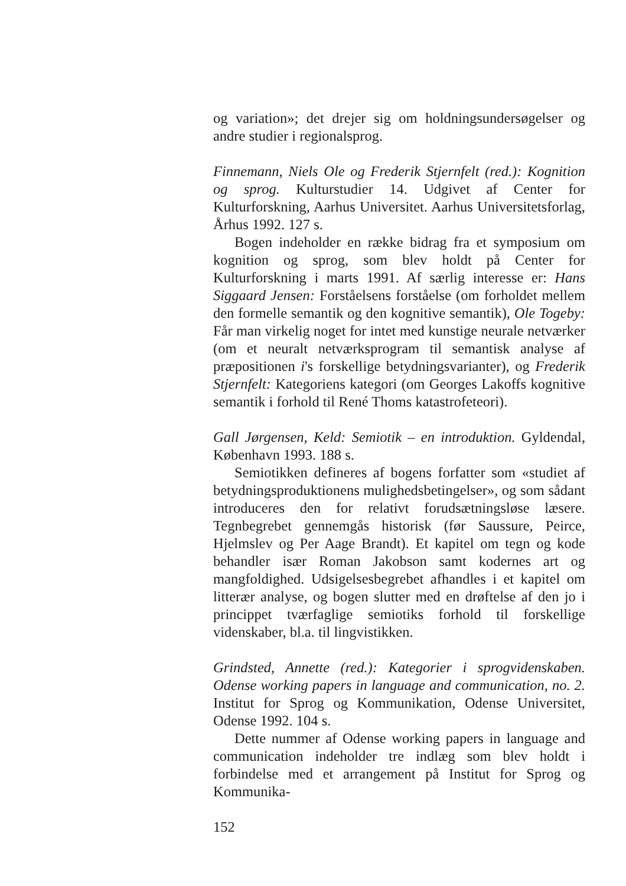og variation»; det drejer sig om holdningsundersøgelser og andre studier i regionalsprog.
Finnemann, Niels Ole og Frederik Stjernfelt (red.): Kognition og sprog. Kulturstudier 14. Udgivet af Center for Kulturforskning, Aarhus Universitet. Aarhus Universitetsforlag, Århus 1992. 127 s.
Bogen indeholder en række bidrag fra et symposium om kognition og sprog, som blev holdt på Center for Kulturforskning i marts 1991. Af særlig interesse er: Hans Siggaard Jensen: Forståelsens forståelse (om forholdet mellem den formelle semantik og den kognitive semantik), Ole Togeby: Får man virkelig noget for intet med kunstige neurale netværker (om et neuralt netværksprogram til semantisk analyse af præpositionen i's forskellige betydningsvarianter), og Frederik Stjernfelt: Kategoriens kategori (om Georges Lakoffs kognitive semantik i forhold til René Thoms katastrofeteori).
Gall Jørgensen, Keld: Semiotik – en introduktion. Gyldendal, København 1993. 188 s.
Semiotikken defineres af bogens forfatter som «studiet af betydningsproduktionens mulighedsbetingelser», og som sådant introduceres den for relativt forudsætningsløse læsere. Tegnbegrebet gennemgås historisk (før Saussure, Peirce, Hjelmslev og Per Aage Brandt). Et kapitel om tegn og kode behandler især Roman Jakobson samt kodernes art og mangfoldighed. Udsigelsesbegrebet afhandles i et kapitel om litterær analyse, og bogen slutter med en drøftelse af den jo i princippet tværfaglige semiotiks forhold til forskellige videnskaber, bl.a. til lingvistikken.
Grindsted, Annette (red.): Kategorier i sprogvidenskaben. Odense working papers in language and communication, no. 2. Institut for Sprog og Kommunikation, Odense Universitet, Odense 1992. 104 s.
Dette nummer af Odense working papers in language and communication indeholder tre indlæg som blev holdt i forbindelse med et arrangement på Institut for Sprog og Kommunika-
152